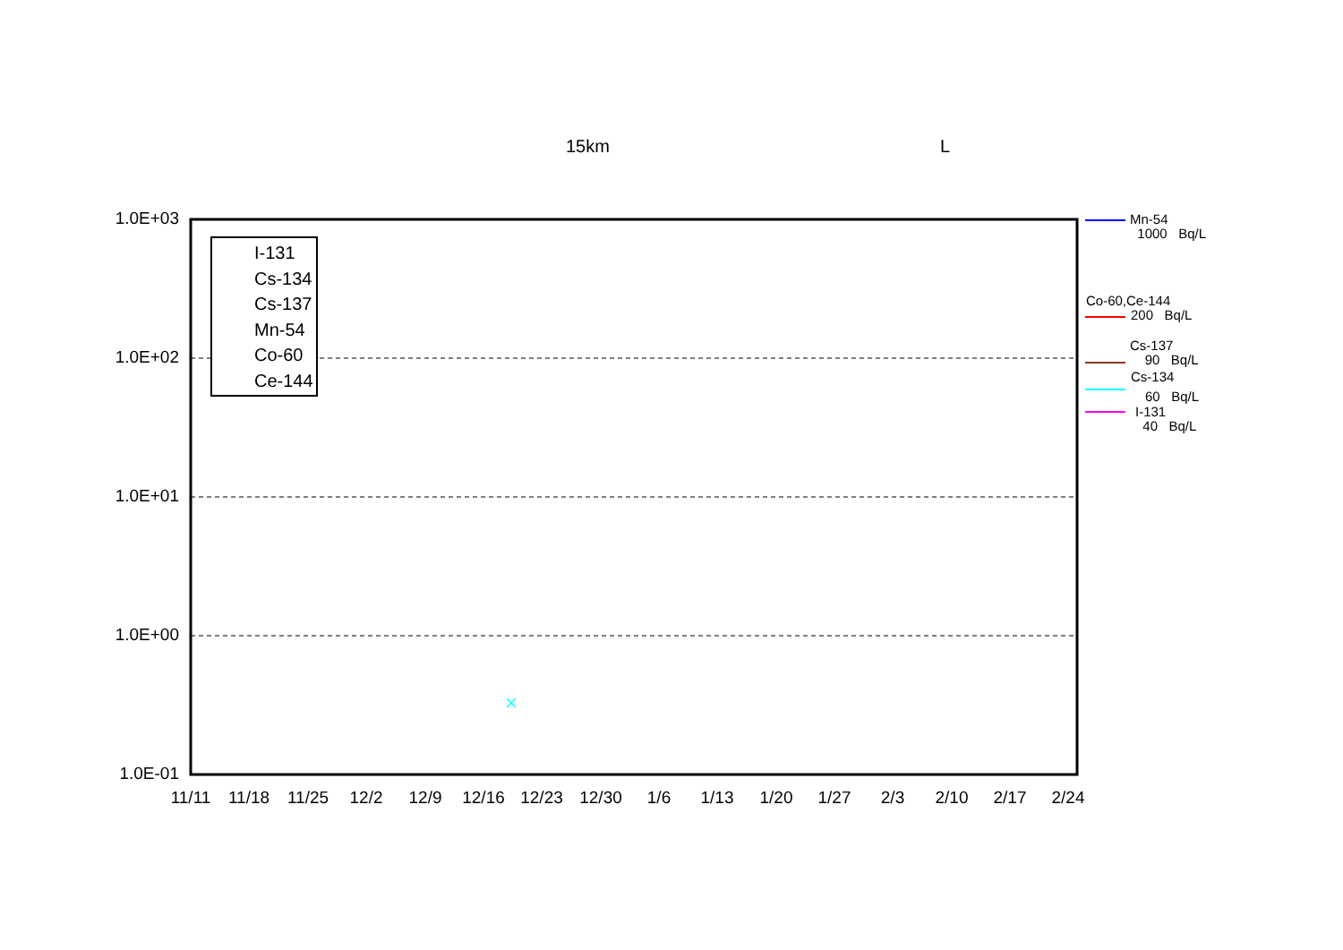15km L
1.0E+03
1.0E+02
1.0E+01
1.0E+00
1.0E-01
11/11 11/18 11/25 12/2 12/9 12/16 12/23 12/30 1/6 1/13 1/20 1/27 2/3 2/10 2/17 2/24
I-131
Cs-134
Cs-137
Mn-54
Co-60
Ce-144
Mn-54
1000 Bq/L
Co-60,Ce-144
200 Bq/L
Cs-137
90 Bq/L
Cs-134
60 Bq/L
I-131
40 Bq/L